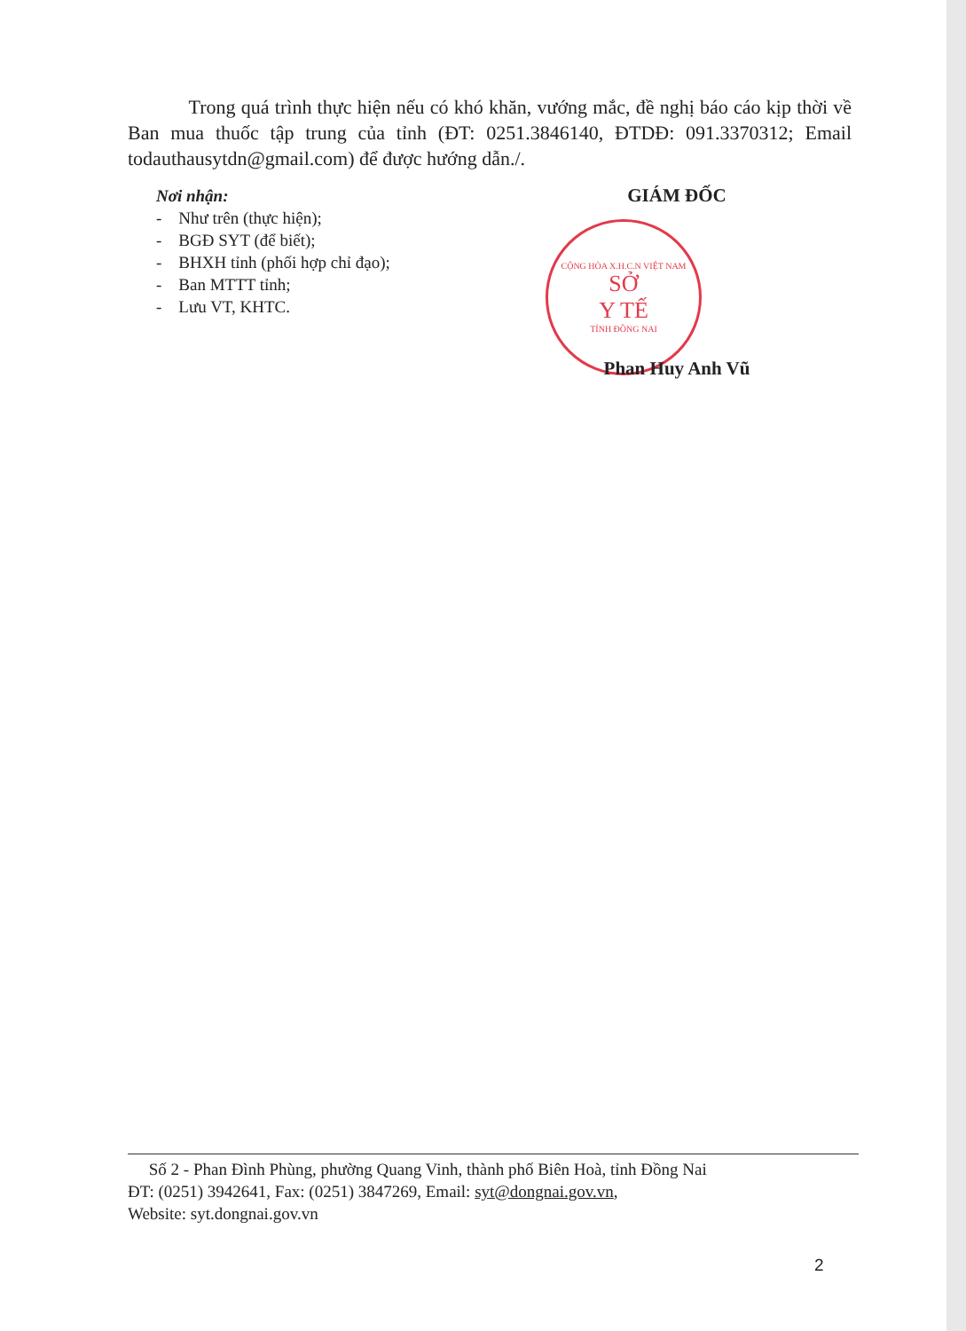Trong quá trình thực hiện nếu có khó khăn, vướng mắc, đề nghị báo cáo kịp thời về Ban mua thuốc tập trung của tỉnh (ĐT: 0251.3846140, ĐTDĐ: 091.3370312; Email todauthausytdn@gmail.com) để được hướng dẫn./.
Nơi nhận:
- Như trên (thực hiện);
- BGĐ SYT (để biết);
- BHXH tỉnh (phối hợp chỉ đạo);
- Ban MTTT tỉnh;
- Lưu VT, KHTC.
GIÁM ĐỐC
CỘNG HÒA X.H.C.N VIỆT NAM
SỞ
Y TẾ
TỈNH ĐỒNG NAI
Phan Huy Anh Vũ
Số 2 - Phan Đình Phùng, phường Quang Vinh, thành phố Biên Hoà, tỉnh Đồng Nai
ĐT: (0251) 3942641, Fax: (0251) 3847269, Email: syt@dongnai.gov.vn,
Website: syt.dongnai.gov.vn
2